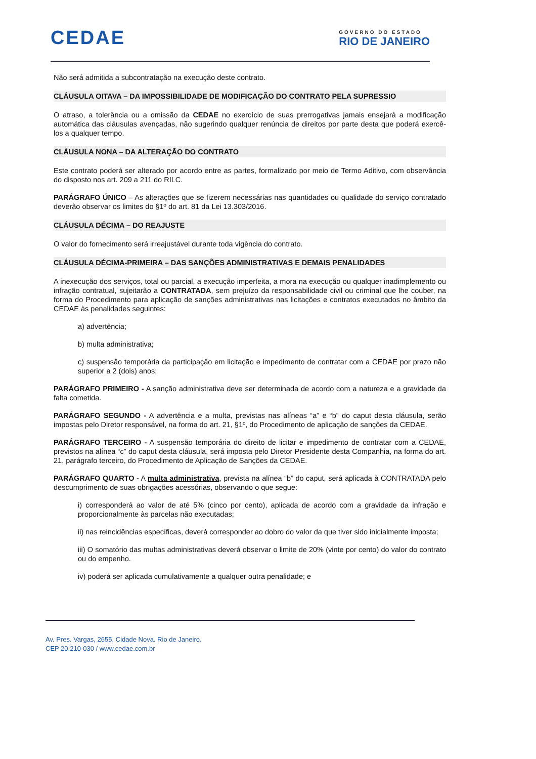CEDAE
GOVERNO DO ESTADO
RIO DE JANEIRO
Não será admitida a subcontratação na execução deste contrato.
CLÁUSULA OITAVA – DA IMPOSSIBILIDADE DE MODIFICAÇÃO DO CONTRATO PELA SUPRESSIO
O atraso, a tolerância ou a omissão da CEDAE no exercício de suas prerrogativas jamais ensejará a modificação automática das cláusulas avençadas, não sugerindo qualquer renúncia de direitos por parte desta que poderá exercê-los a qualquer tempo.
CLÁUSULA NONA – DA ALTERAÇÃO DO CONTRATO
Este contrato poderá ser alterado por acordo entre as partes, formalizado por meio de Termo Aditivo, com observância do disposto nos art. 209 a 211 do RILC.
PARÁGRAFO ÚNICO – As alterações que se fizerem necessárias nas quantidades ou qualidade do serviço contratado deverão observar os limites do §1º do art. 81 da Lei 13.303/2016.
CLÁUSULA DÉCIMA – DO REAJUSTE
O valor do fornecimento será irreajustável durante toda vigência do contrato.
CLÁUSULA DÉCIMA-PRIMEIRA – DAS SANÇÕES ADMINISTRATIVAS E DEMAIS PENALIDADES
A inexecução dos serviços, total ou parcial, a execução imperfeita, a mora na execução ou qualquer inadimplemento ou infração contratual, sujeitarão a CONTRATADA, sem prejuízo da responsabilidade civil ou criminal que lhe couber, na forma do Procedimento para aplicação de sanções administrativas nas licitações e contratos executados no âmbito da CEDAE às penalidades seguintes:
a) advertência;
b) multa administrativa;
c) suspensão temporária da participação em licitação e impedimento de contratar com a CEDAE por prazo não superior a 2 (dois) anos;
PARÁGRAFO PRIMEIRO - A sanção administrativa deve ser determinada de acordo com a natureza e a gravidade da falta cometida.
PARÁGRAFO SEGUNDO - A advertência e a multa, previstas nas alíneas “a” e “b” do caput desta cláusula, serão impostas pelo Diretor responsável, na forma do art. 21, §1º, do Procedimento de aplicação de sanções da CEDAE.
PARÁGRAFO TERCEIRO - A suspensão temporária do direito de licitar e impedimento de contratar com a CEDAE, previstos na alínea “c” do caput desta cláusula, será imposta pelo Diretor Presidente desta Companhia, na forma do art. 21, parágrafo terceiro, do Procedimento de Aplicação de Sanções da CEDAE.
PARÁGRAFO QUARTO - A multa administrativa, prevista na alínea “b” do caput, será aplicada à CONTRATADA pelo descumprimento de suas obrigações acessórias, observando o que segue:
i) corresponderá ao valor de até 5% (cinco por cento), aplicada de acordo com a gravidade da infração e proporcionalmente às parcelas não executadas;
ii) nas reincidências específicas, deverá corresponder ao dobro do valor da que tiver sido inicialmente imposta;
iii) O somatório das multas administrativas deverá observar o limite de 20% (vinte por cento) do valor do contrato ou do empenho.
iv) poderá ser aplicada cumulativamente a qualquer outra penalidade; e
Av. Pres. Vargas, 2655. Cidade Nova. Rio de Janeiro.
CEP 20.210-030 / www.cedae.com.br